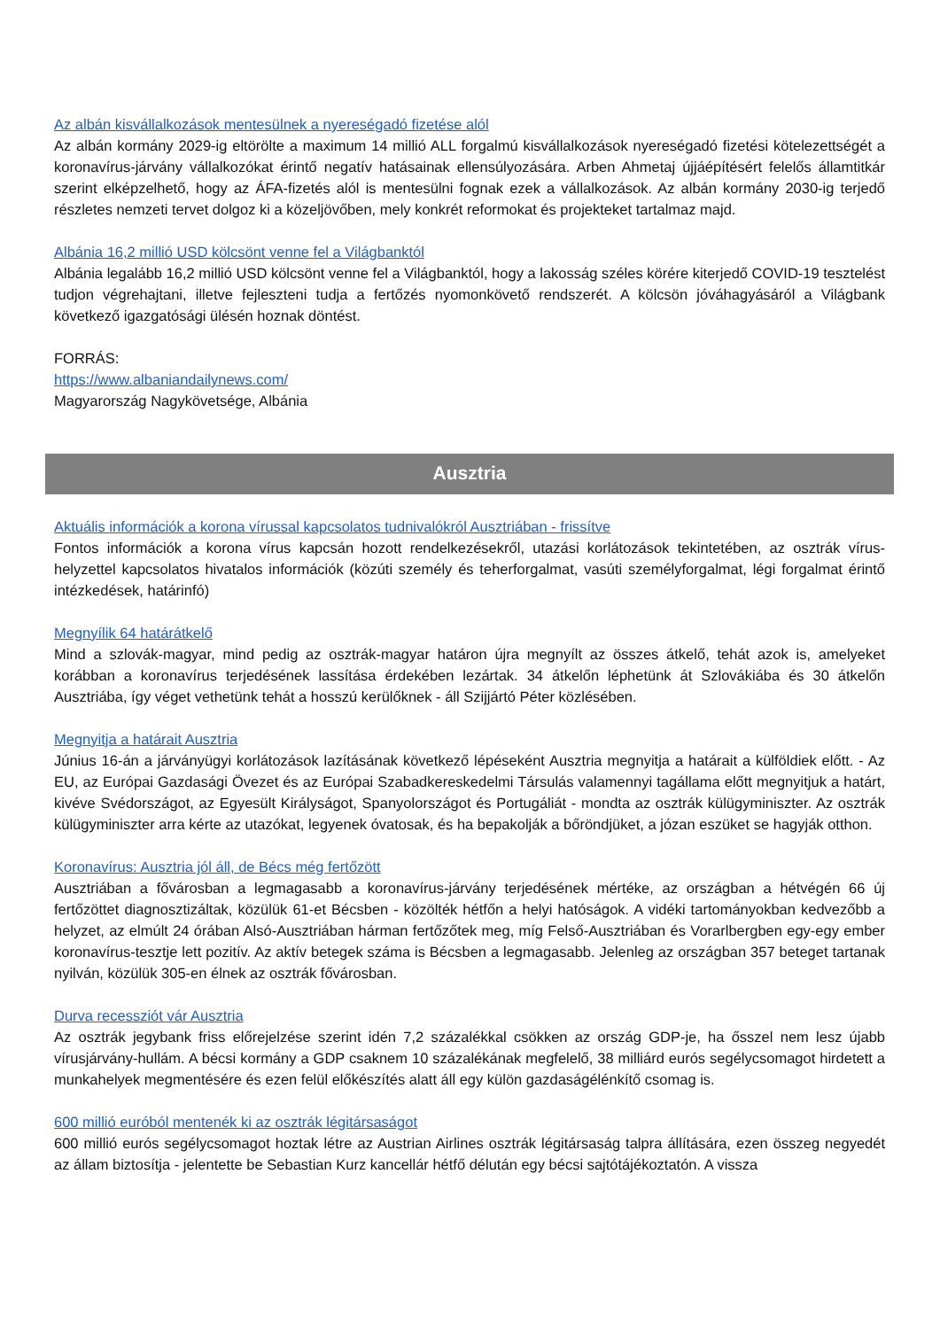Az albán kisvállalkozások mentesülnek a nyereségadó fizetése alól
Az albán kormány 2029-ig eltörölte a maximum 14 millió ALL forgalmú kisvállalkozások nyereségadó fizetési kötelezettségét a koronavírus-járvány vállalkozókat érintő negatív hatásainak ellensúlyozására. Arben Ahmetaj újjáépítésért felelős államtitkár szerint elképzelhető, hogy az ÁFA-fizetés alól is mentesülni fognak ezek a vállalkozások. Az albán kormány 2030-ig terjedő részletes nemzeti tervet dolgoz ki a közeljövőben, mely konkrét reformokat és projekteket tartalmaz majd.
Albánia 16,2 millió USD kölcsönt venne fel a Világbanktól
Albánia legalább 16,2 millió USD kölcsönt venne fel a Világbanktól, hogy a lakosság széles körére kiterjedő COVID-19 tesztelést tudjon végrehajtani, illetve fejleszteni tudja a fertőzés nyomonkövető rendszerét. A kölcsön jóváhagyásáról a Világbank következő igazgatósági ülésén hoznak döntést.
FORRÁS:
https://www.albaniandailynews.com/
Magyarország Nagykövetsége, Albánia
Ausztria
Aktuális információk a korona vírussal kapcsolatos tudnivalókról Ausztriában - frissítve
Fontos információk a korona vírus kapcsán hozott rendelkezésekről, utazási korlátozások tekintetében, az osztrák vírus-helyzettel kapcsolatos hivatalos információk (közúti személy és teherforgalmat, vasúti személyforgalmat, légi forgalmat érintő intézkedések, határinfó)
Megnyílik 64 határátkelő
Mind a szlovák-magyar, mind pedig az osztrák-magyar határon újra megnyílt az összes átkelő, tehát azok is, amelyeket korábban a koronavírus terjedésének lassítása érdekében lezártak. 34 átkelőn léphetünk át Szlovákiába és 30 átkelőn Ausztriába, így véget vethetünk tehát a hosszú kerülőknek - áll Szijjártó Péter közlésében.
Megnyitja a határait Ausztria
Június 16-án a járványügyi korlátozások lazításának következő lépéseként Ausztria megnyitja a határait a külföldiek előtt. - Az EU, az Európai Gazdasági Övezet és az Európai Szabadkereskedelmi Társulás valamennyi tagállama előtt megnyitjuk a határt, kivéve Svédországot, az Egyesült Királyságot, Spanyolországot és Portugáliát - mondta az osztrák külügyminiszter. Az osztrák külügyminiszter arra kérte az utazókat, legyenek óvatosak, és ha bepakolják a bőröndjüket, a józan eszüket se hagyják otthon.
Koronavírus: Ausztria jól áll, de Bécs még fertőzött
Ausztriában a fővárosban a legmagasabb a koronavírus-járvány terjedésének mértéke, az országban a hétvégén 66 új fertőzöttet diagnosztizáltak, közülük 61-et Bécsben - közölték hétfőn a helyi hatóságok. A vidéki tartományokban kedvezőbb a helyzet, az elmúlt 24 órában Alsó-Ausztriában hárman fertőzőtek meg, míg Felső-Ausztriában és Vorarlbergben egy-egy ember koronavírus-tesztje lett pozitív. Az aktív betegek száma is Bécsben a legmagasabb. Jelenleg az országban 357 beteget tartanak nyilván, közülük 305-en élnek az osztrák fővárosban.
Durva recessziót vár Ausztria
Az osztrák jegybank friss előrejelzése szerint idén 7,2 százalékkal csökken az ország GDP-je, ha ősszel nem lesz újabb vírusjárvány-hullám. A bécsi kormány a GDP csaknem 10 százalékának megfelelő, 38 milliárd eurós segélycsomagot hirdetett a munkahelyek megmentésére és ezen felül előkészítés alatt áll egy külön gazdaságélénkítő csomag is.
600 millió euróból mentenék ki az osztrák légitársaságot
600 millió eurós segélycsomagot hoztak létre az Austrian Airlines osztrák légitársaság talpra állítására, ezen összeg negyedét az állam biztosítja - jelentette be Sebastian Kurz kancellár hétfő délután egy bécsi sajtótájékoztatón. A vissza